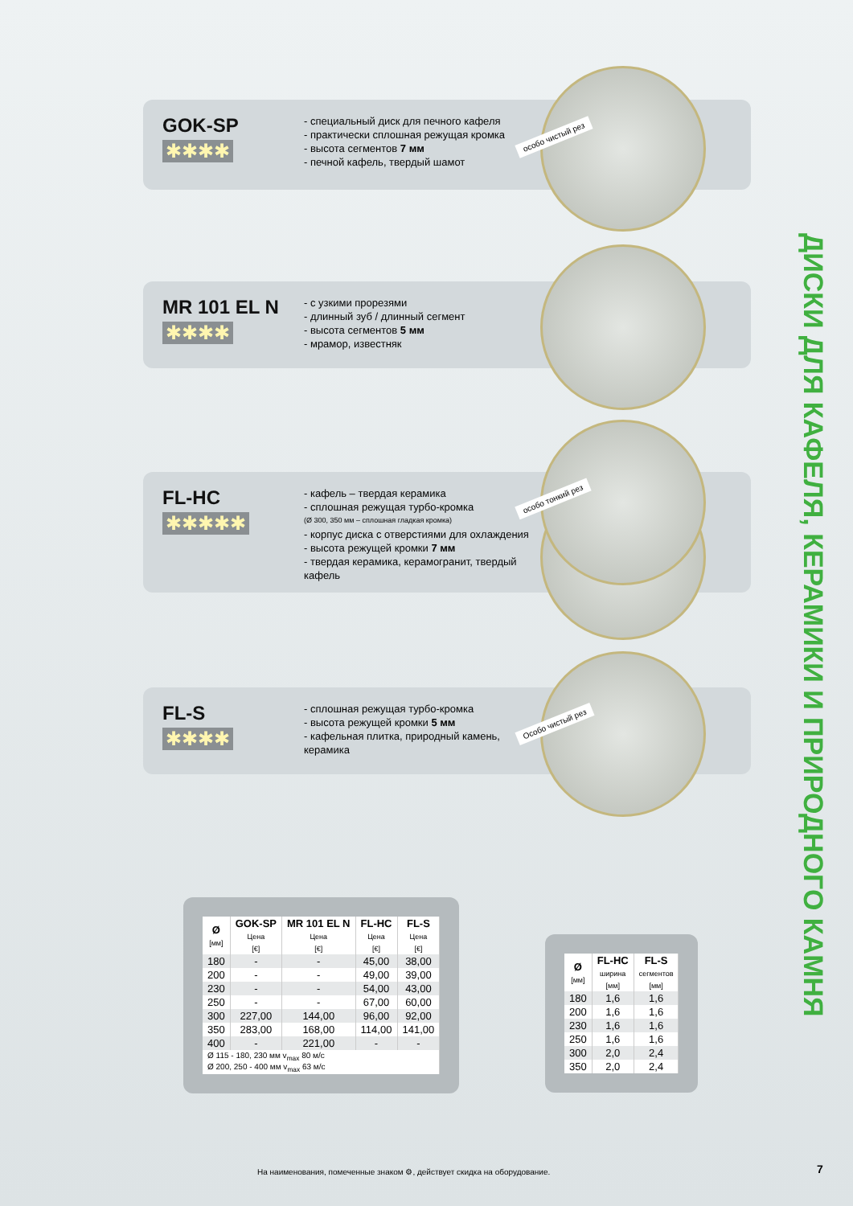ДИСКИ ДЛЯ КАФЕЛЯ, КЕРАМИКИ И ПРИРОДНОГО КАМНЯ
GOK-SP
✱✱✱✱
- специальный диск для печного кафеля
- практически сплошная режущая кромка
- высота сегментов 7 мм
- печной кафель, твердый шамот
особо чистый рез
MR 101 EL N
✱✱✱✱
- с узкими прорезями
- длинный зуб / длинный сегмент
- высота сегментов 5 мм
- мрамор, известняк
FL-HC
✱✱✱✱✱
- кафель – твердая керамика
- сплошная режущая турбо-кромка
(Ø 300, 350 мм – сплошная гладкая кромка)
- корпус диска с отверстиями для охлаждения
- высота режущей кромки 7 мм
- твердая керамика, керамогранит, твердый кафель
особо тонкий рез
FL-S
✱✱✱✱
- сплошная режущая турбо-кромка
- высота режущей кромки 5 мм
- кафельная плитка, природный камень, керамика
Особо чистый рез
| Ø [мм] | GOK-SP Цена [€] | MR 101 EL N Цена [€] | FL-HC Цена [€] | FL-S Цена [€] |
| --- | --- | --- | --- | --- |
| 180 | - | - | 45,00 | 38,00 |
| 200 | - | - | 49,00 | 39,00 |
| 230 | - | - | 54,00 | 43,00 |
| 250 | - | - | 67,00 | 60,00 |
| 300 | 227,00 | 144,00 | 96,00 | 92,00 |
| 350 | 283,00 | 168,00 | 114,00 | 141,00 |
| 400 | - | 221,00 | - | - |
| Ø 115 - 180, 230 мм v<sub>max</sub> 80 м/с Ø 200, 250 - 400 мм v<sub>max</sub> 63 м/с | | | | |
| Ø [мм] | FL-HC ширина [мм] | FL-S сегментов [мм] |
| --- | --- | --- |
| 180 | 1,6 | 1,6 |
| 200 | 1,6 | 1,6 |
| 230 | 1,6 | 1,6 |
| 250 | 1,6 | 1,6 |
| 300 | 2,0 | 2,4 |
| 350 | 2,0 | 2,4 |
На наименования, помеченные знаком ⚙, действует скидка на оборудование.
7